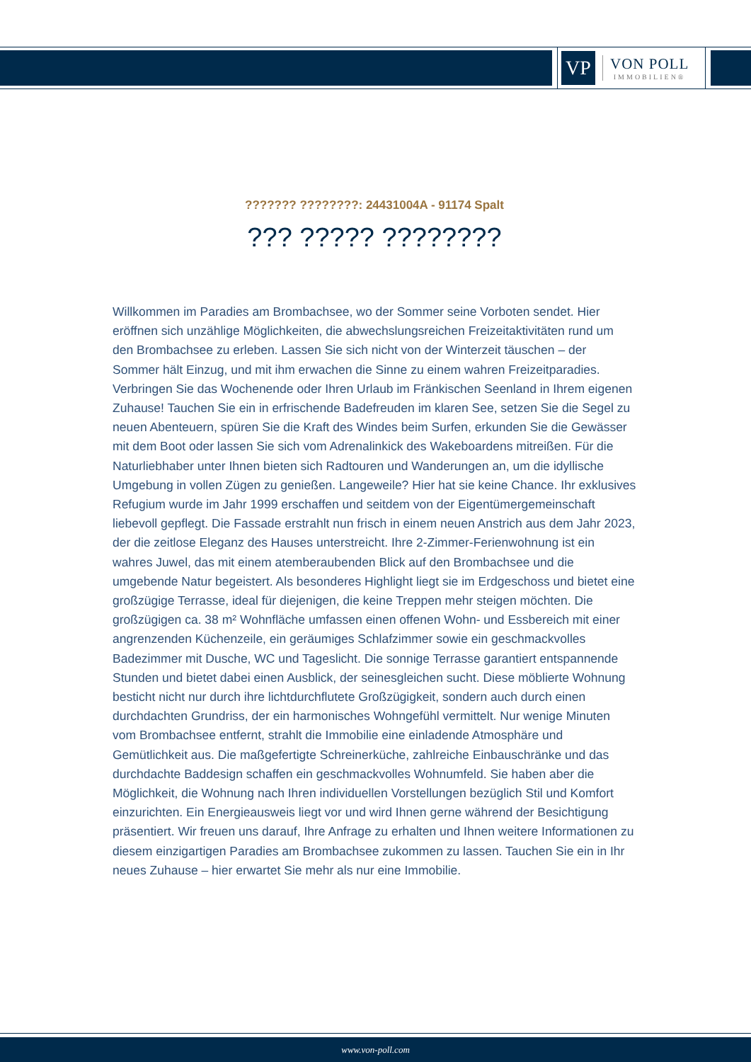VP
VON POLL
IMMOBILIEN®
??????? ????????: 24431004A - 91174 Spalt
??? ????? ????????
Willkommen im Paradies am Brombachsee, wo der Sommer seine Vorboten sendet. Hier eröffnen sich unzählige Möglichkeiten, die abwechslungsreichen Freizeitaktivitäten rund um den Brombachsee zu erleben. Lassen Sie sich nicht von der Winterzeit täuschen – der Sommer hält Einzug, und mit ihm erwachen die Sinne zu einem wahren Freizeitparadies. Verbringen Sie das Wochenende oder Ihren Urlaub im Fränkischen Seenland in Ihrem eigenen Zuhause! Tauchen Sie ein in erfrischende Badefreuden im klaren See, setzen Sie die Segel zu neuen Abenteuern, spüren Sie die Kraft des Windes beim Surfen, erkunden Sie die Gewässer mit dem Boot oder lassen Sie sich vom Adrenalinkick des Wakeboardens mitreißen. Für die Naturliebhaber unter Ihnen bieten sich Radtouren und Wanderungen an, um die idyllische Umgebung in vollen Zügen zu genießen. Langeweile? Hier hat sie keine Chance. Ihr exklusives Refugium wurde im Jahr 1999 erschaffen und seitdem von der Eigentümergemeinschaft liebevoll gepflegt. Die Fassade erstrahlt nun frisch in einem neuen Anstrich aus dem Jahr 2023, der die zeitlose Eleganz des Hauses unterstreicht. Ihre 2-Zimmer-Ferienwohnung ist ein wahres Juwel, das mit einem atemberaubenden Blick auf den Brombachsee und die umgebende Natur begeistert. Als besonderes Highlight liegt sie im Erdgeschoss und bietet eine großzügige Terrasse, ideal für diejenigen, die keine Treppen mehr steigen möchten. Die großzügigen ca. 38 m² Wohnfläche umfassen einen offenen Wohn- und Essbereich mit einer angrenzenden Küchenzeile, ein geräumiges Schlafzimmer sowie ein geschmackvolles Badezimmer mit Dusche, WC und Tageslicht. Die sonnige Terrasse garantiert entspannende Stunden und bietet dabei einen Ausblick, der seinesgleichen sucht. Diese möblierte Wohnung besticht nicht nur durch ihre lichtdurchflutete Großzügigkeit, sondern auch durch einen durchdachten Grundriss, der ein harmonisches Wohngefühl vermittelt. Nur wenige Minuten vom Brombachsee entfernt, strahlt die Immobilie eine einladende Atmosphäre und Gemütlichkeit aus. Die maßgefertigte Schreinerküche, zahlreiche Einbauschränke und das durchdachte Baddesign schaffen ein geschmackvolles Wohnumfeld. Sie haben aber die Möglichkeit, die Wohnung nach Ihren individuellen Vorstellungen bezüglich Stil und Komfort einzurichten. Ein Energieausweis liegt vor und wird Ihnen gerne während der Besichtigung präsentiert. Wir freuen uns darauf, Ihre Anfrage zu erhalten und Ihnen weitere Informationen zu diesem einzigartigen Paradies am Brombachsee zukommen zu lassen. Tauchen Sie ein in Ihr neues Zuhause – hier erwartet Sie mehr als nur eine Immobilie.
www.von-poll.com